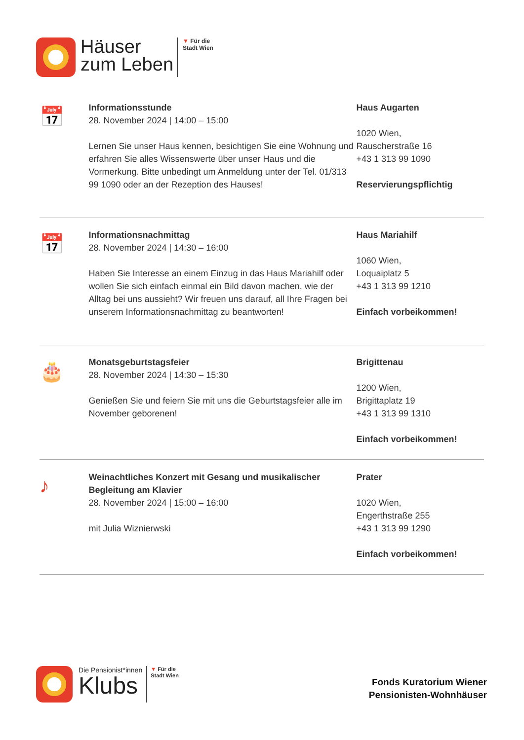Häuser
zum Leben
▼ Für die
Stadt Wien
📅
Informationsstunde
28. November 2024 | 14:00 – 15:00
Lernen Sie unser Haus kennen, besichtigen Sie eine Wohnung und erfahren Sie alles Wissenswerte über unser Haus und die Vormerkung. Bitte unbedingt um Anmeldung unter der Tel. 01/313 99 1090 oder an der Rezeption des Hauses!
Haus Augarten
1020 Wien,
Rauscherstraße 16
+43 1 313 99 1090
Reservierungspflichtig
📅
Informationsnachmittag
28. November 2024 | 14:30 – 16:00
Haben Sie Interesse an einem Einzug in das Haus Mariahilf oder wollen Sie sich einfach einmal ein Bild davon machen, wie der Alltag bei uns aussieht? Wir freuen uns darauf, all Ihre Fragen bei unserem Informationsnachmittag zu beantworten!
Haus Mariahilf
1060 Wien,
Loquaiplatz 5
+43 1 313 99 1210
Einfach vorbeikommen!
🎂
Monatsgeburtstagsfeier
28. November 2024 | 14:30 – 15:30
Genießen Sie und feiern Sie mit uns die Geburtstagsfeier alle im November geborenen!
Brigittenau
1200 Wien,
Brigittaplatz 19
+43 1 313 99 1310
Einfach vorbeikommen!
♪
Weinachtliches Konzert mit Gesang und musikalischer Begleitung am Klavier
28. November 2024 | 15:00 – 16:00
mit Julia Wiznierwski
Prater
1020 Wien,
Engerthstraße 255
+43 1 313 99 1290
Einfach vorbeikommen!
Die Pensionist*innen
Klubs
▼ Für die
Stadt Wien
Fonds Kuratorium Wiener
Pensionisten-Wohnhäuser